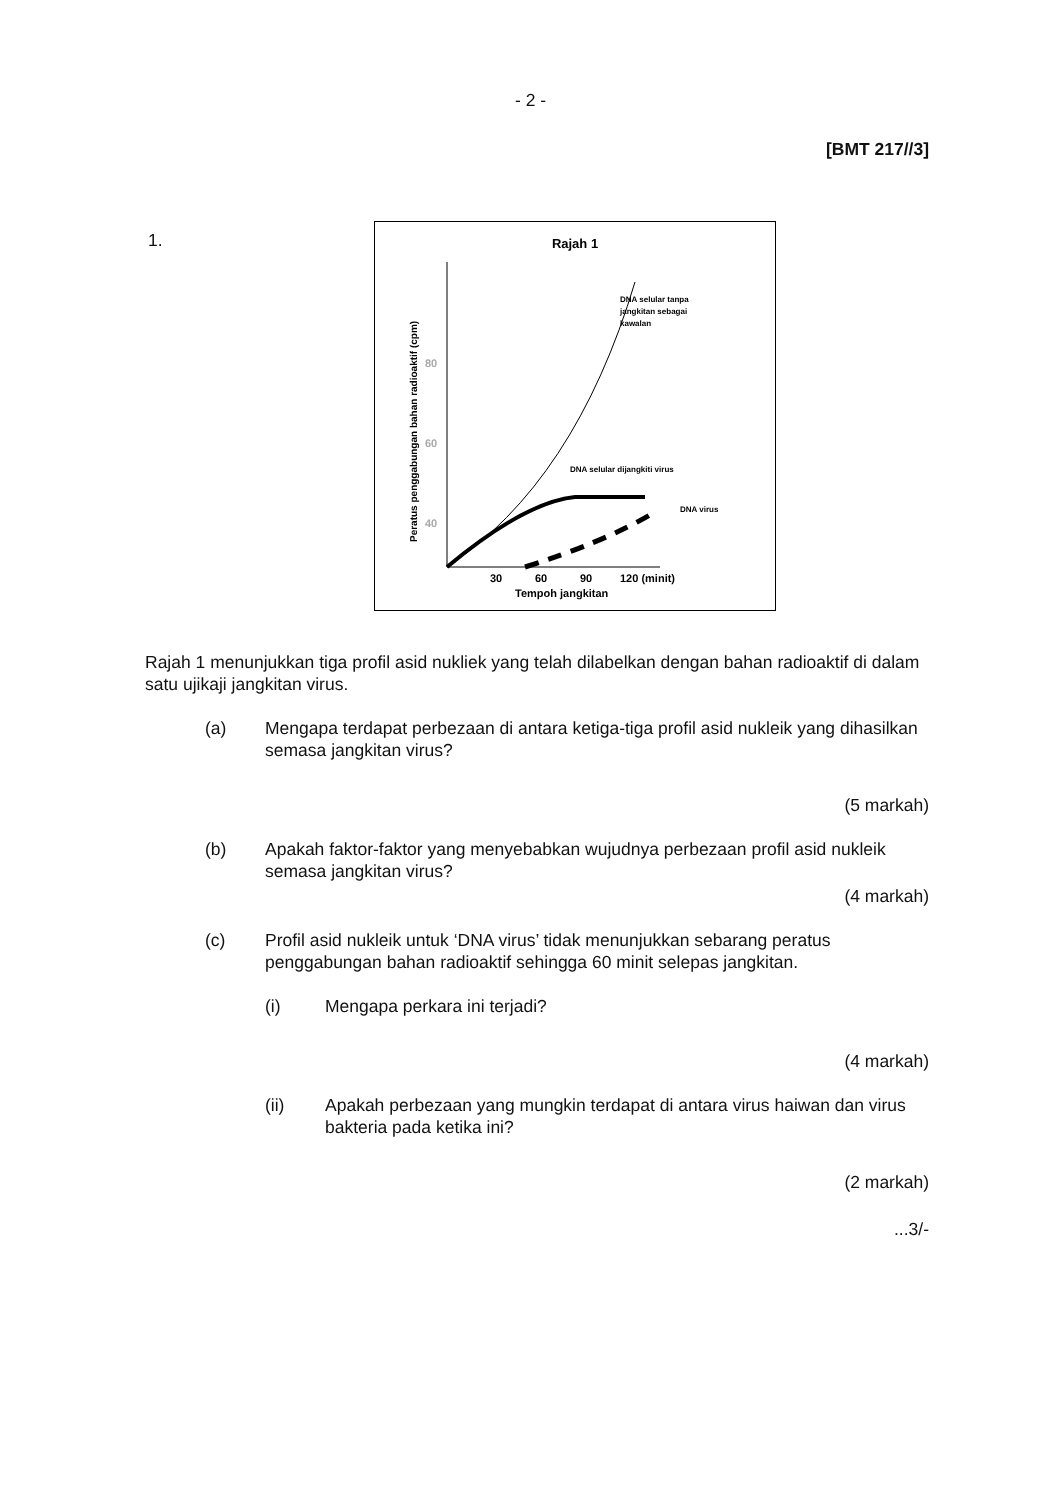- 2 -
[BMT 217//3]
1.
Rajah 1
80
60
40
Peratus penggabungan bahan radioaktif (cpm)
DNA selular tanpa
jangkitan sebagai
kawalan
DNA selular dijangkiti virus
DNA virus
30
60
90
120 (minit)
Tempoh jangkitan
Rajah 1 menunjukkan tiga profil asid nukliek yang telah dilabelkan dengan bahan radioaktif di dalam satu ujikaji jangkitan virus.
(a) Mengapa terdapat perbezaan di antara ketiga-tiga profil asid nukleik yang dihasilkan semasa jangkitan virus?
(5 markah)
(b) Apakah faktor-faktor yang menyebabkan wujudnya perbezaan profil asid nukleik semasa jangkitan virus?
(4 markah)
(c) Profil asid nukleik untuk ‘DNA virus’ tidak menunjukkan sebarang peratus penggabungan bahan radioaktif sehingga 60 minit selepas jangkitan.
(i) Mengapa perkara ini terjadi?
(4 markah)
(ii) Apakah perbezaan yang mungkin terdapat di antara virus haiwan dan virus bakteria pada ketika ini?
(2 markah)
...3/-